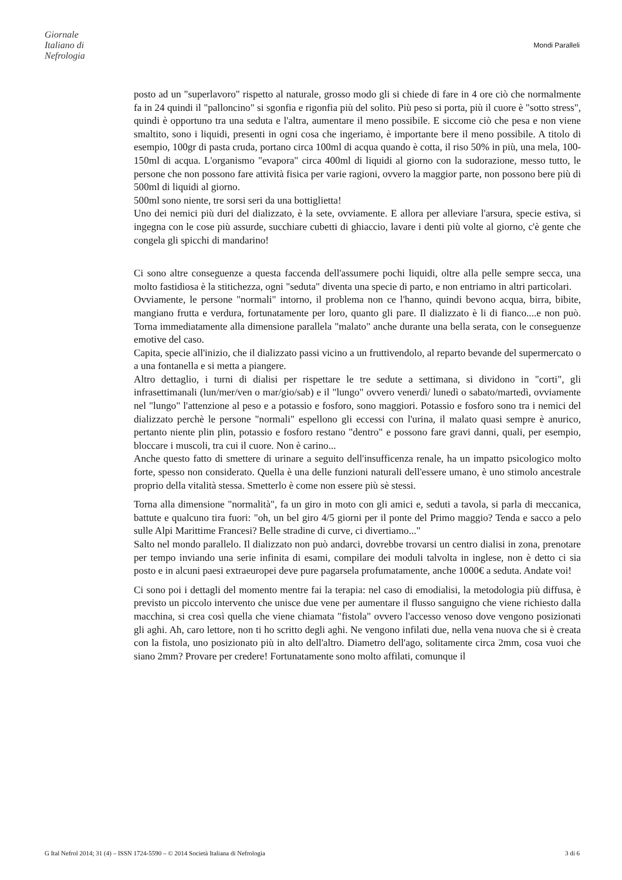Giornale
Italiano di
Nefrologia
Mondi Paralleli
posto ad un "superlavoro" rispetto al naturale, grosso modo gli si chiede di fare in 4 ore ciò che normalmente fa in 24 quindi il "palloncino" si sgonfia e rigonfia più del solito. Più peso si porta, più il cuore è "sotto stress", quindi è opportuno tra una seduta e l'altra, aumentare il meno possibile. E siccome ciò che pesa e non viene smaltito, sono i liquidi, presenti in ogni cosa che ingeriamo, è importante bere il meno possibile. A titolo di esempio, 100gr di pasta cruda, portano circa 100ml di acqua quando è cotta, il riso 50% in più, una mela, 100-150ml di acqua. L'organismo "evapora" circa 400ml di liquidi al giorno con la sudorazione, messo tutto, le persone che non possono fare attività fisica per varie ragioni, ovvero la maggior parte, non possono bere più di 500ml di liquidi al giorno.
500ml sono niente, tre sorsi seri da una bottiglietta!
Uno dei nemici più duri del dializzato, è la sete, ovviamente. E allora per alleviare l'arsura, specie estiva, si ingegna con le cose più assurde, succhiare cubetti di ghiaccio, lavare i denti più volte al giorno, c'è gente che congela gli spicchi di mandarino!
Ci sono altre conseguenze a questa faccenda dell'assumere pochi liquidi, oltre alla pelle sempre secca, una molto fastidiosa è la stitichezza, ogni "seduta" diventa una specie di parto, e non entriamo in altri particolari.
Ovviamente, le persone "normali" intorno, il problema non ce l'hanno, quindi bevono acqua, birra, bibite, mangiano frutta e verdura, fortunatamente per loro, quanto gli pare. Il dializzato è li di fianco....e non può. Torna immediatamente alla dimensione parallela "malato" anche durante una bella serata, con le conseguenze emotive del caso.
Capita, specie all'inizio, che il dializzato passi vicino a un fruttivendolo, al reparto bevande del supermercato o a una fontanella e si metta a piangere.
Altro dettaglio, i turni di dialisi per rispettare le tre sedute a settimana, si dividono in "corti", gli infrasettimanali (lun/mer/ven o mar/gio/sab) e il "lungo" ovvero venerdì/ lunedì o sabato/martedì, ovviamente nel "lungo" l'attenzione al peso e a potassio e fosforo, sono maggiori. Potassio e fosforo sono tra i nemici del dializzato perchè le persone "normali" espellono gli eccessi con l'urina, il malato quasi sempre è anurico, pertanto niente plin plin, potassio e fosforo restano "dentro" e possono fare gravi danni, quali, per esempio, bloccare i muscoli, tra cui il cuore. Non è carino...
Anche questo fatto di smettere di urinare a seguito dell'insufficenza renale, ha un impatto psicologico molto forte, spesso non considerato. Quella è una delle funzioni naturali dell'essere umano, è uno stimolo ancestrale proprio della vitalità stessa. Smetterlo è come non essere più sè stessi.
Torna alla dimensione "normalità", fa un giro in moto con gli amici e, seduti a tavola, si parla di meccanica, battute e qualcuno tira fuori: "oh, un bel giro 4/5 giorni per il ponte del Primo maggio? Tenda e sacco a pelo sulle Alpi Marittime Francesi? Belle stradine di curve, ci divertiamo..."
Salto nel mondo parallelo. Il dializzato non può andarci, dovrebbe trovarsi un centro dialisi in zona, prenotare per tempo inviando una serie infinita di esami, compilare dei moduli talvolta in inglese, non è detto ci sia posto e in alcuni paesi extraeuropei deve pure pagarsela profumatamente, anche 1000€ a seduta. Andate voi!
Ci sono poi i dettagli del momento mentre fai la terapia: nel caso di emodialisi, la metodologia più diffusa, è previsto un piccolo intervento che unisce due vene per aumentare il flusso sanguigno che viene richiesto dalla macchina, si crea così quella che viene chiamata "fistola" ovvero l'accesso venoso dove vengono posizionati gli aghi. Ah, caro lettore, non ti ho scritto degli aghi. Ne vengono infilati due, nella vena nuova che si è creata con la fistola, uno posizionato più in alto dell'altro. Diametro dell'ago, solitamente circa 2mm, cosa vuoi che siano 2mm? Provare per credere! Fortunatamente sono molto affilati, comunque il
G Ital Nefrol 2014; 31 (4) – ISSN 1724-5590 – © 2014 Società Italiana di Nefrologia 3 di 6